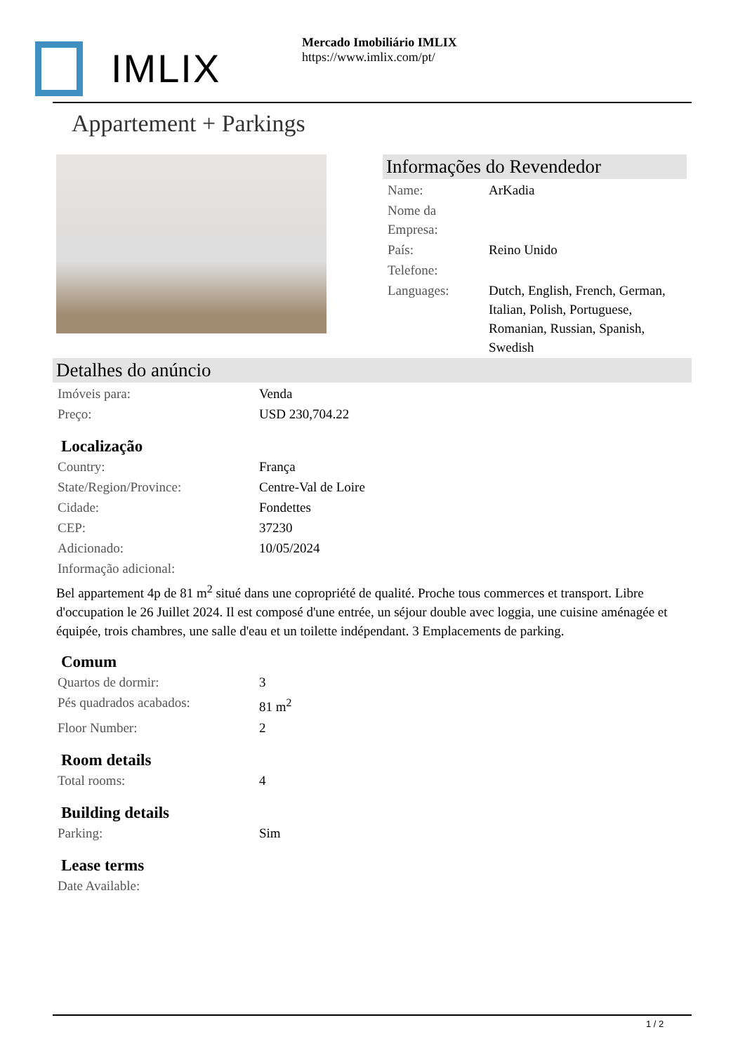IMLIX
Mercado Imobiliário IMLIX
https://www.imlix.com/pt/
Appartement + Parkings
Informações do Revendedor
| Name: | ArKadia |
| Nome da Empresa: | |
| País: | Reino Unido |
| Telefone: | |
| Languages: | Dutch, English, French, German, Italian, Polish, Portuguese, Romanian, Russian, Spanish, Swedish |
Detalhes do anúncio
| Imóveis para: | Venda |
| Preço: | USD 230,704.22 |
Localização
| Country: | França |
| State/Region/Province: | Centre-Val de Loire |
| Cidade: | Fondettes |
| CEP: | 37230 |
| Adicionado: | 10/05/2024 |
| Informação adicional: | |
Bel appartement 4p de 81 m<sup>2</sup> situé dans une copropriété de qualité. Proche tous commerces et transport. Libre d'occupation le 26 Juillet 2024. Il est composé d'une entrée, un séjour double avec loggia, une cuisine aménagée et équipée, trois chambres, une salle d'eau et un toilette indépendant. 3 Emplacements de parking.
Comum
| Quartos de dormir: | 3 |
| Pés quadrados acabados: | 81 m<sup>2</sup> |
| Floor Number: | 2 |
Room details
| Total rooms: | 4 |
Building details
| Parking: | Sim |
Lease terms
| Date Available: | |
1 / 2